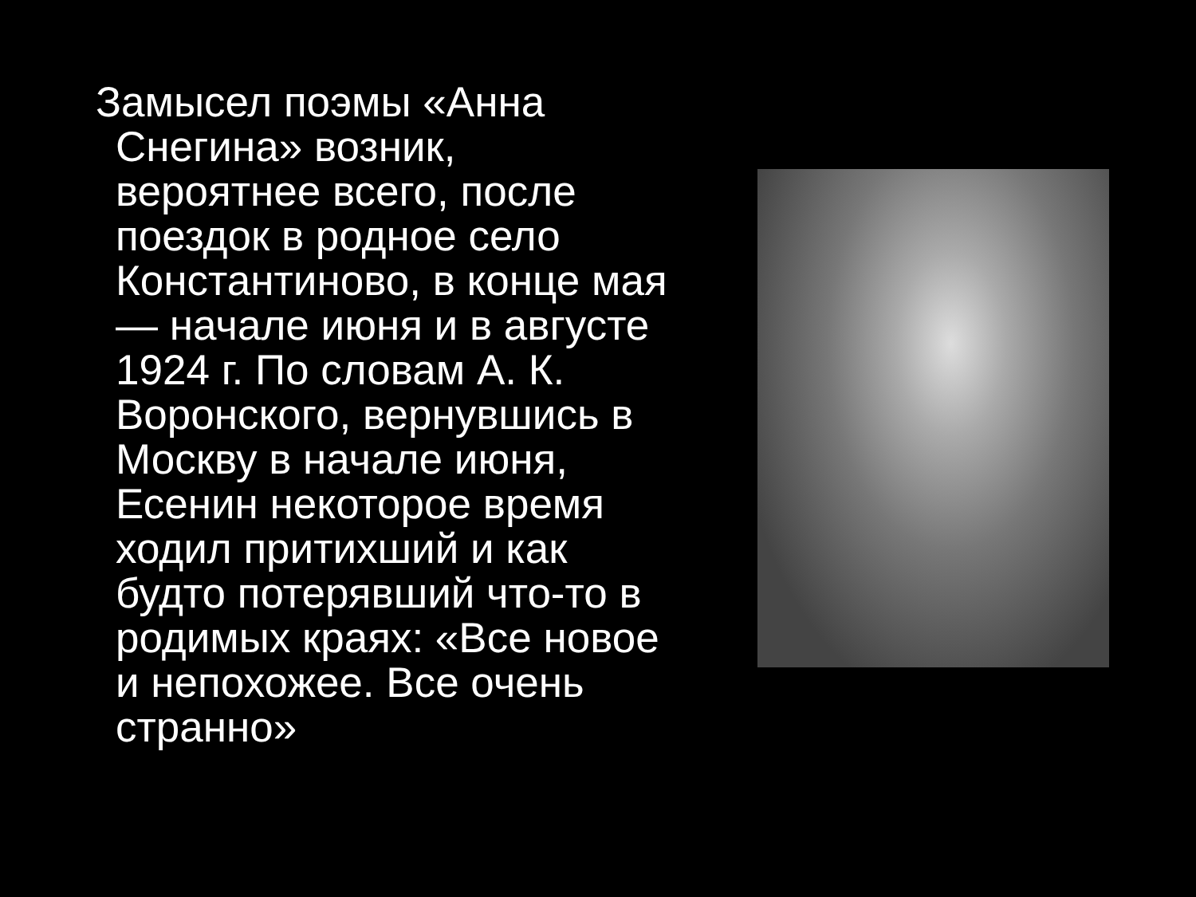Замысел поэмы «Анна Снегина» возник, вероятнее всего, после поездок в родное село Константиново, в конце мая — начале июня и в августе 1924 г. По словам А. К. Воронского, вернувшись в Москву в начале июня, Есенин некоторое время ходил притихший и как будто потерявший что-то в родимых краях: «Все новое и непохожее. Все очень странно»